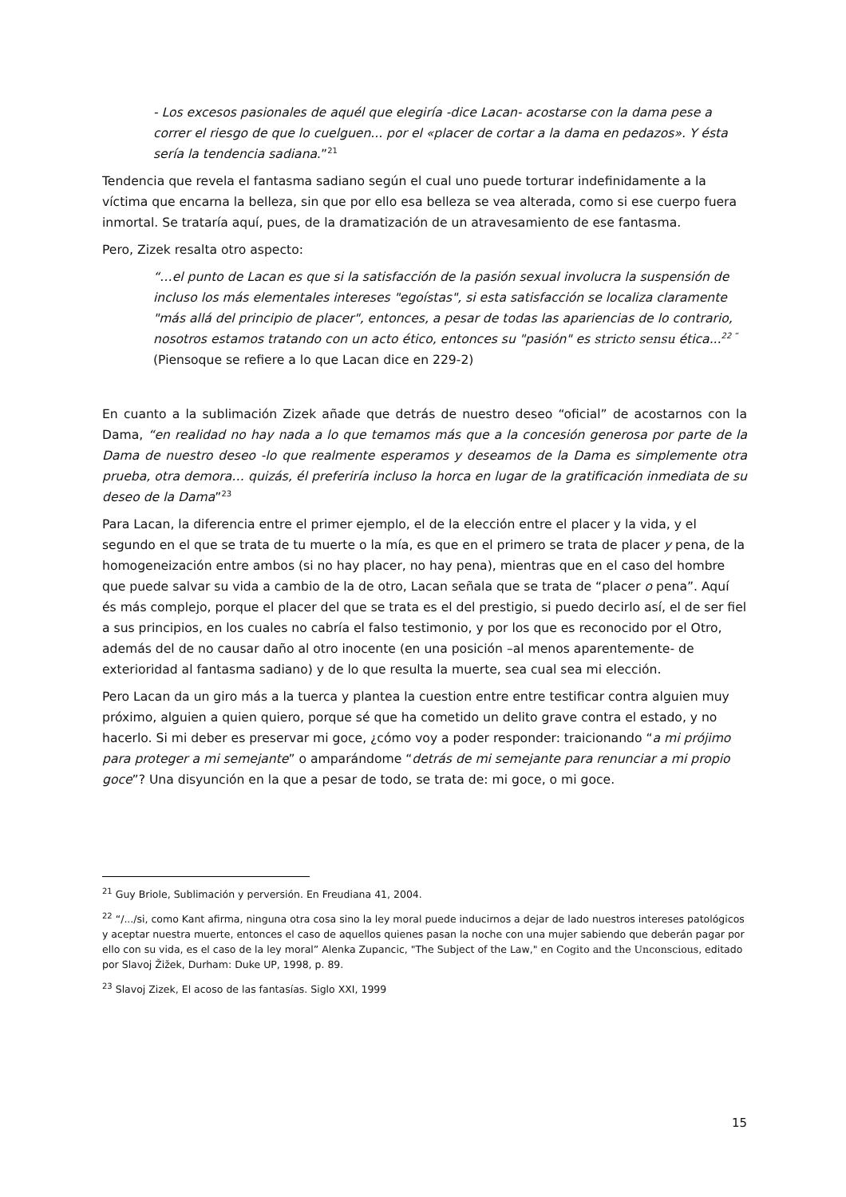- Los excesos pasionales de aquél que elegiría -dice Lacan- acostarse con la dama pese a correr el riesgo de que lo cuelguen... por el «placer de cortar a la dama en pedazos». Y ésta sería la tendencia sadiana.”<sup>21</sup>
Tendencia que revela el fantasma sadiano según el cual uno puede torturar indefinidamente a la víctima que encarna la belleza, sin que por ello esa belleza se vea alterada, como si ese cuerpo fuera inmortal. Se trataría aquí, pues, de la dramatización de un atravesamiento de ese fantasma.
Pero, Zizek resalta otro aspecto:
“…el punto de Lacan es que si la satisfacción de la pasión sexual involucra la suspensión de incluso los más elementales intereses "egoístas", si esta satisfacción se localiza claramente "más allá del principio de placer", entonces, a pesar de todas las apariencias de lo contrario, nosotros estamos tratando con un acto ético, entonces su "pasión" es stricto sensu ética...<sup>22 “</sup> (Piensoque se refiere a lo que Lacan dice en 229-2)
En cuanto a la sublimación Zizek añade que detrás de nuestro deseo “oficial” de acostarnos con la Dama, “en realidad no hay nada a lo que temamos más que a la concesión generosa por parte de la Dama de nuestro deseo -lo que realmente esperamos y deseamos de la Dama es simplemente otra prueba, otra demora… quizás, él preferiría incluso la horca en lugar de la gratificación inmediata de su deseo de la Dama”<sup>23</sup>
Para Lacan, la diferencia entre el primer ejemplo, el de la elección entre el placer y la vida, y el segundo en el que se trata de tu muerte o la mía, es que en el primero se trata de placer y pena, de la homogeneización entre ambos (si no hay placer, no hay pena), mientras que en el caso del hombre que puede salvar su vida a cambio de la de otro, Lacan señala que se trata de “placer o pena”. Aquí és más complejo, porque el placer del que se trata es el del prestigio, si puedo decirlo así, el de ser fiel a sus principios, en los cuales no cabría el falso testimonio, y por los que es reconocido por el Otro, además del de no causar daño al otro inocente (en una posición –al menos aparentemente- de exterioridad al fantasma sadiano) y de lo que resulta la muerte, sea cual sea mi elección.
Pero Lacan da un giro más a la tuerca y plantea la cuestion entre entre testificar contra alguien muy próximo, alguien a quien quiero, porque sé que ha cometido un delito grave contra el estado, y no hacerlo. Si mi deber es preservar mi goce, ¿cómo voy a poder responder: traicionando “a mi prójimo para proteger a mi semejante” o amparándome “detrás de mi semejante para renunciar a mi propio goce”? Una disyunción en la que a pesar de todo, se trata de: mi goce, o mi goce.
<sup>21</sup> Guy Briole, Sublimación y perversión. En Freudiana 41, 2004.
<sup>22</sup> “/.../si, como Kant afirma, ninguna otra cosa sino la ley moral puede inducirnos a dejar de lado nuestros intereses patológicos y aceptar nuestra muerte, entonces el caso de aquellos quienes pasan la noche con una mujer sabiendo que deberán pagar por ello con su vida, es el caso de la ley moral” Alenka Zupancic, "The Subject of the Law," en Cogito and the Unconscious, editado por Slavoj Žižek, Durham: Duke UP, 1998, p. 89.
<sup>23</sup> Slavoj Zizek, El acoso de las fantasías. Siglo XXI, 1999
15